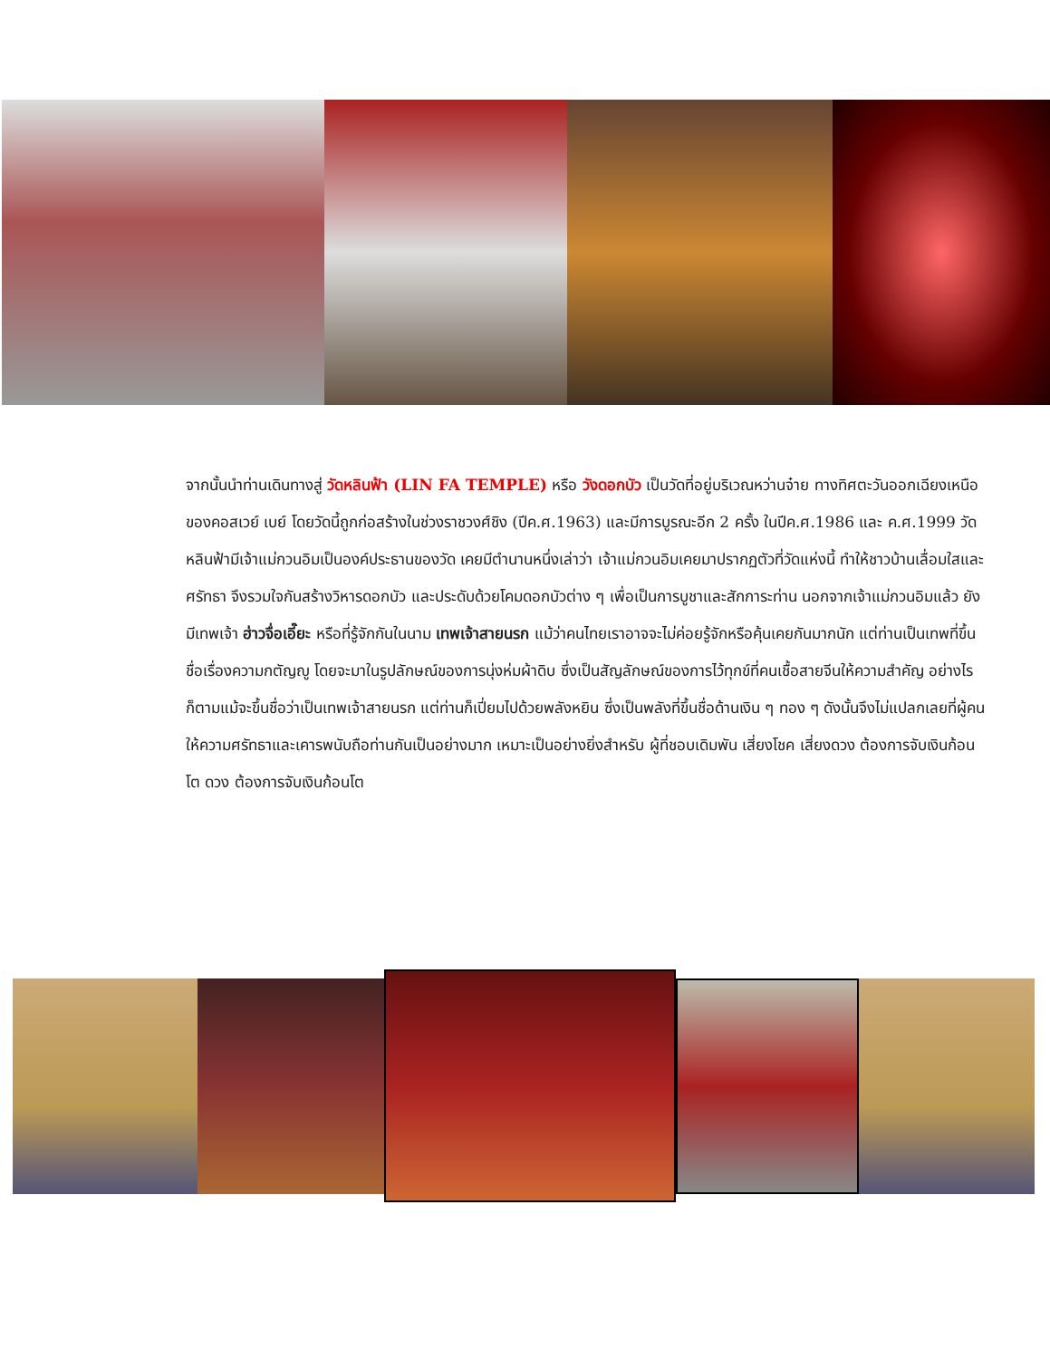จากนั้นนำท่านเดินทางสู่ วัดหลินฟ้า (LIN FA TEMPLE) หรือ วังดอกบัว เป็นวัดที่อยู่บริเวณหว่านจ๋าย ทางทิศตะวันออกเฉียงเหนือของคอสเวย์ เบย์ โดยวัดนี้ถูกก่อสร้างในช่วงราชวงศ์ชิง (ปีค.ศ.1963) และมีการบูรณะอีก 2 ครั้ง ในปีค.ศ.1986 และ ค.ศ.1999 วัดหลินฟ้ามีเจ้าแม่กวนอิมเป็นองค์ประธานของวัด เคยมีตำนานหนึ่งเล่าว่า เจ้าแม่กวนอิมเคยมาปรากฏตัวที่วัดแห่งนี้ ทำให้ชาวบ้านเลื่อมใสและศรัทธา จึงรวมใจกันสร้างวิหารดอกบัว และประดับด้วยโคมดอกบัวต่าง ๆ เพื่อเป็นการบูชาและสักการะท่าน นอกจากเจ้าแม่กวนอิมแล้ว ยังมีเทพเจ้า ฮ่าวจื่อเอี๊ยะ หรือที่รู้จักกันในนาม เทพเจ้าสายนรก แม้ว่าคนไทยเราอาจจะไม่ค่อยรู้จักหรือคุ้นเคยกันมากนัก แต่ท่านเป็นเทพที่ขึ้นชื่อเรื่องความกตัญญู โดยจะมาในรูปลักษณ์ของการนุ่งห่มผ้าดิบ ซึ่งเป็นสัญลักษณ์ของการไว้ทุกข์ที่คนเชื้อสายจีนให้ความสำคัญ อย่างไรก็ตามแม้จะขึ้นชื่อว่าเป็นเทพเจ้าสายนรก แต่ท่านก็เปี่ยมไปด้วยพลังหยิน ซึ่งเป็นพลังที่ขึ้นชื่อด้านเงิน ๆ ทอง ๆ ดังนั้นจึงไม่แปลกเลยที่ผู้คนให้ความศรัทธาและเคารพนับถือท่านกันเป็นอย่างมาก เหมาะเป็นอย่างยิ่งสำหรับ ผู้ที่ชอบเดิมพัน เสี่ยงโชค เสี่ยงดวง ต้องการจับเงินก้อนโต ดวง ต้องการจับเงินก้อนโต